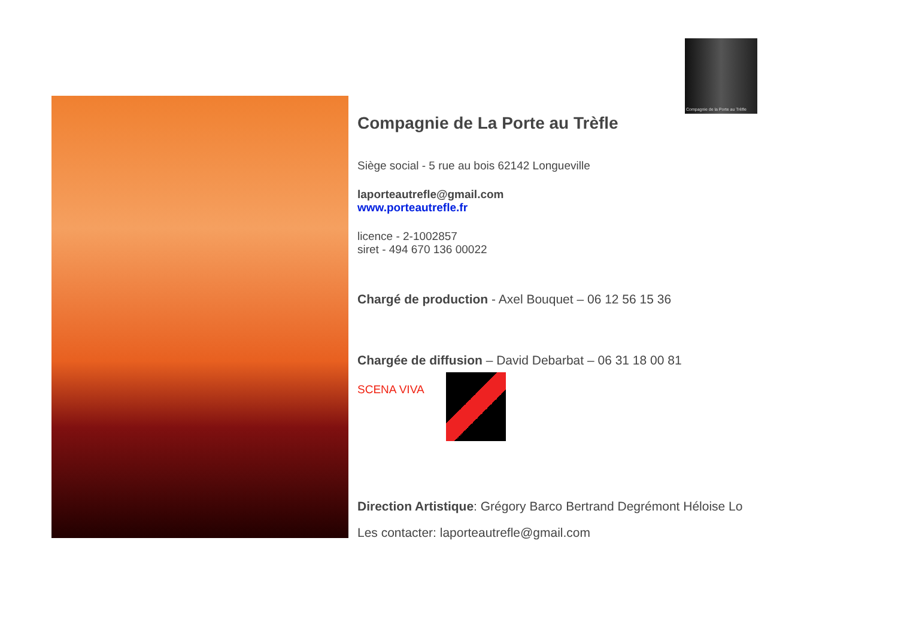Compagnie de la Porte au Trèfle
Compagnie de La Porte au Trèfle
Siège social - 5 rue au bois 62142 Longueville
laporteautrefle@gmail.com
www.porteautrefle.fr
licence - 2-1002857
siret - 494 670 136 00022
Chargé de production - Axel Bouquet – 06 12 56 15 36
Chargée de diffusion – David Debarbat – 06 31 18 00 81
SCENA VIVA
Direction Artistique: Grégory Barco Bertrand Degrémont Héloise Lo
Les contacter: laporteautrefle@gmail.com